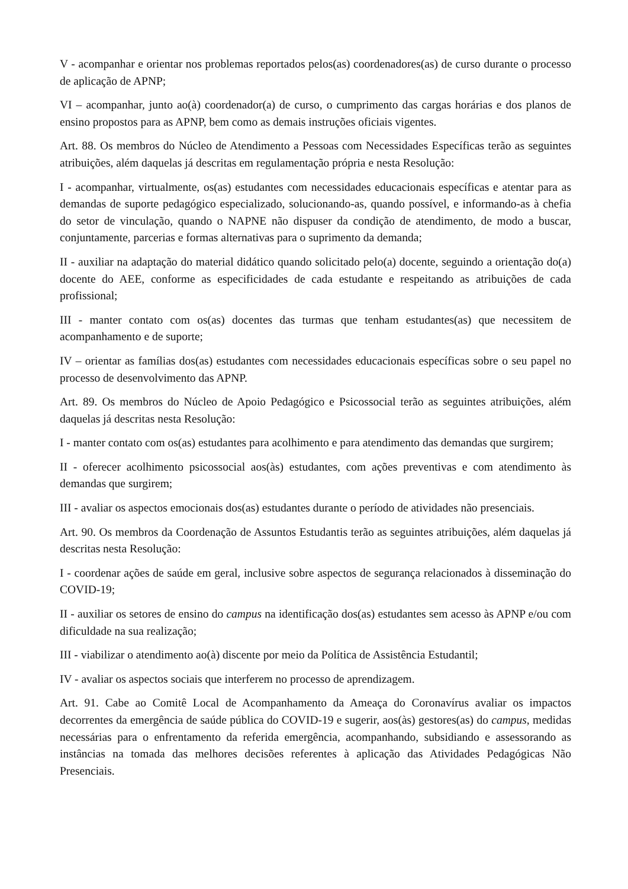V - acompanhar e orientar nos problemas reportados pelos(as) coordenadores(as) de curso durante o processo de aplicação de APNP;
VI – acompanhar, junto ao(à) coordenador(a) de curso, o cumprimento das cargas horárias e dos planos de ensino propostos para as APNP, bem como as demais instruções oficiais vigentes.
Art. 88. Os membros do Núcleo de Atendimento a Pessoas com Necessidades Específicas terão as seguintes atribuições, além daquelas já descritas em regulamentação própria e nesta Resolução:
I - acompanhar, virtualmente, os(as) estudantes com necessidades educacionais específicas e atentar para as demandas de suporte pedagógico especializado, solucionando-as, quando possível, e informando-as à chefia do setor de vinculação, quando o NAPNE não dispuser da condição de atendimento, de modo a buscar, conjuntamente, parcerias e formas alternativas para o suprimento da demanda;
II - auxiliar na adaptação do material didático quando solicitado pelo(a) docente, seguindo a orientação do(a) docente do AEE, conforme as especificidades de cada estudante e respeitando as atribuições de cada profissional;
III - manter contato com os(as) docentes das turmas que tenham estudantes(as) que necessitem de acompanhamento e de suporte;
IV – orientar as famílias dos(as) estudantes com necessidades educacionais específicas sobre o seu papel no processo de desenvolvimento das APNP.
Art. 89. Os membros do Núcleo de Apoio Pedagógico e Psicossocial terão as seguintes atribuições, além daquelas já descritas nesta Resolução:
I - manter contato com os(as) estudantes para acolhimento e para atendimento das demandas que surgirem;
II - oferecer acolhimento psicossocial aos(às) estudantes, com ações preventivas e com atendimento às demandas que surgirem;
III - avaliar os aspectos emocionais dos(as) estudantes durante o período de atividades não presenciais.
Art. 90. Os membros da Coordenação de Assuntos Estudantis terão as seguintes atribuições, além daquelas já descritas nesta Resolução:
I - coordenar ações de saúde em geral, inclusive sobre aspectos de segurança relacionados à disseminação do COVID-19;
II - auxiliar os setores de ensino do campus na identificação dos(as) estudantes sem acesso às APNP e/ou com dificuldade na sua realização;
III - viabilizar o atendimento ao(à) discente por meio da Política de Assistência Estudantil;
IV - avaliar os aspectos sociais que interferem no processo de aprendizagem.
Art. 91. Cabe ao Comitê Local de Acompanhamento da Ameaça do Coronavírus avaliar os impactos decorrentes da emergência de saúde pública do COVID-19 e sugerir, aos(às) gestores(as) do campus, medidas necessárias para o enfrentamento da referida emergência, acompanhando, subsidiando e assessorando as instâncias na tomada das melhores decisões referentes à aplicação das Atividades Pedagógicas Não Presenciais.